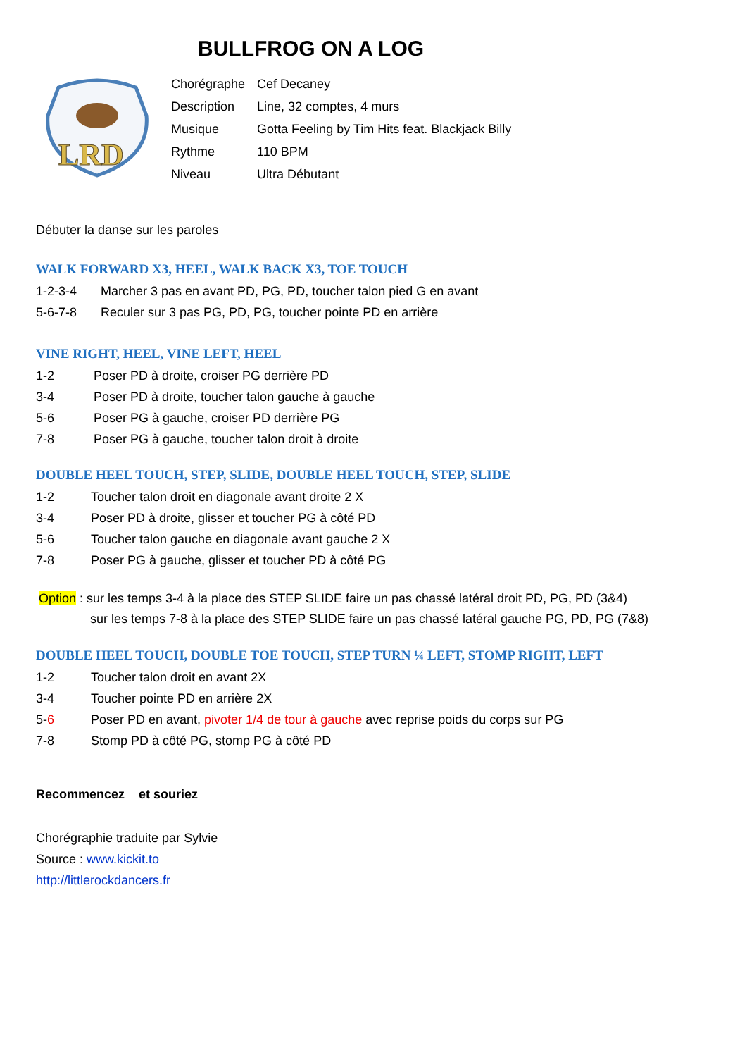BULLFROG ON A LOG
LRD
| Chorégraphe | Cef Decaney |
| Description | Line, 32 comptes, 4 murs |
| Musique | Gotta Feeling by Tim Hits feat. Blackjack Billy |
| Rythme | 110 BPM |
| Niveau | Ultra Débutant |
Débuter la danse sur les paroles
WALK FORWARD X3, HEEL, WALK BACK X3, TOE TOUCH
| 1-2-3-4 | Marcher 3 pas en avant PD, PG, PD, toucher talon pied G en avant |
| 5-6-7-8 | Reculer sur 3 pas PG, PD, PG, toucher pointe PD en arrière |
VINE RIGHT, HEEL, VINE LEFT, HEEL
| 1-2 | Poser PD à droite, croiser PG derrière PD |
| 3-4 | Poser PD à droite, toucher talon gauche à gauche |
| 5-6 | Poser PG à gauche, croiser PD derrière PG |
| 7-8 | Poser PG à gauche, toucher talon droit à droite |
DOUBLE HEEL TOUCH, STEP, SLIDE, DOUBLE HEEL TOUCH, STEP, SLIDE
| 1-2 | Toucher talon droit en diagonale avant droite 2 X |
| 3-4 | Poser PD à droite, glisser et toucher PG à côté PD |
| 5-6 | Toucher talon gauche en diagonale avant gauche 2 X |
| 7-8 | Poser PG à gauche, glisser et toucher PD à côté PG |
Option : sur les temps 3-4 à la place des STEP SLIDE faire un pas chassé latéral droit PD, PG, PD (3&4)
sur les temps 7-8 à la place des STEP SLIDE faire un pas chassé latéral gauche PG, PD, PG (7&8)
DOUBLE HEEL TOUCH, DOUBLE TOE TOUCH, STEP TURN ¼ LEFT, STOMP RIGHT, LEFT
| 1-2 | Toucher talon droit en avant 2X |
| 3-4 | Toucher pointe PD en arrière 2X |
| 5- 6 | Poser PD en avant, pivoter 1/4 de tour à gauche avec reprise poids du corps sur PG |
| 7-8 | Stomp PD à côté PG, stomp PG à côté PD |
Recommencez et souriez
Chorégraphie traduite par Sylvie
Source : www.kickit.to
http://littlerockdancers.fr